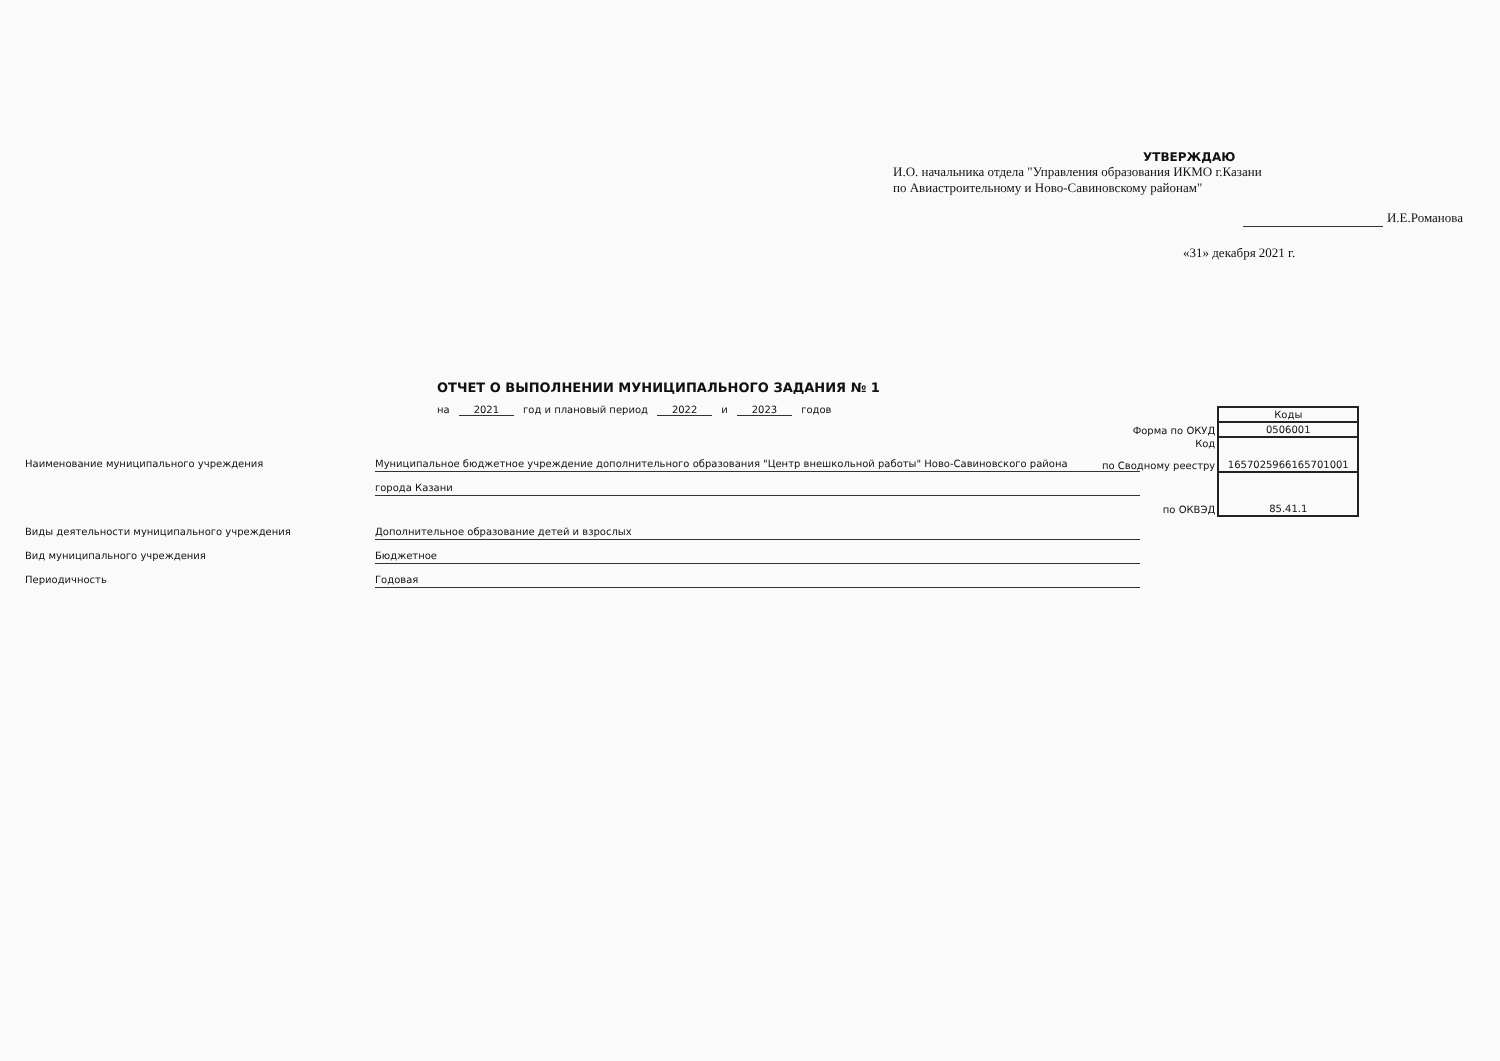УТВЕРЖДАЮ
И.О. начальника отдела "Управления образования ИКМО г.Казани
по Авиастроительному и Ново-Савиновскому районам"
И.Е.Романова
«31» декабря 2021 г.
ОТЧЕТ О ВЫПОЛНЕНИИ МУНИЦИПАЛЬНОГО ЗАДАНИЯ № 1
на 2021 год и плановый период 2022 и 2023 годов
| | Коды |
| Форма по ОКУД | 0506001 |
| Код по Сводному реестру | 1657025966165701001 |
| по ОКВЭД | 85.41.1 |
Наименование муниципального учреждения Муниципальное бюджетное учреждение дополнительного образования "Центр внешкольной работы" Ново-Савиновского района
города Казани
Виды деятельности муниципального учреждения Дополнительное образование детей и взрослых
Вид муниципального учреждения Бюджетное
Периодичность Годовая